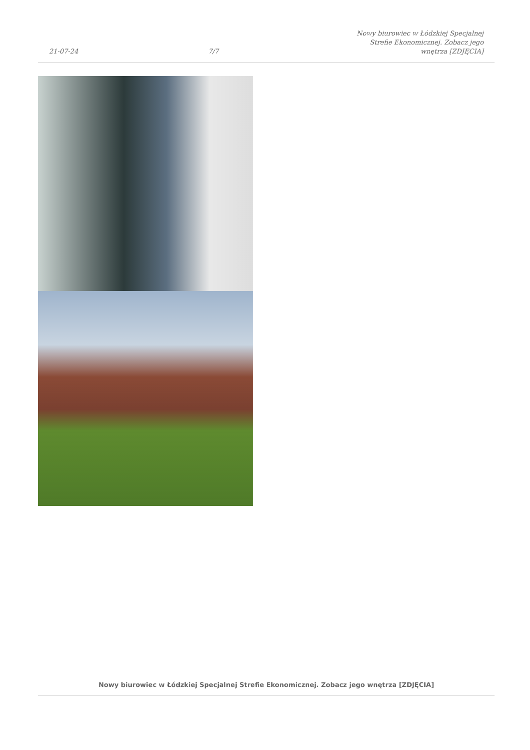21-07-24 7/7 Nowy biurowiec w Łódzkiej Specjalnej Strefie Ekonomicznej. Zobacz jego wnętrza [ZDJĘCIA]
Nowy biurowiec w Łódzkiej Specjalnej Strefie Ekonomicznej. Zobacz jego wnętrza [ZDJĘCIA]